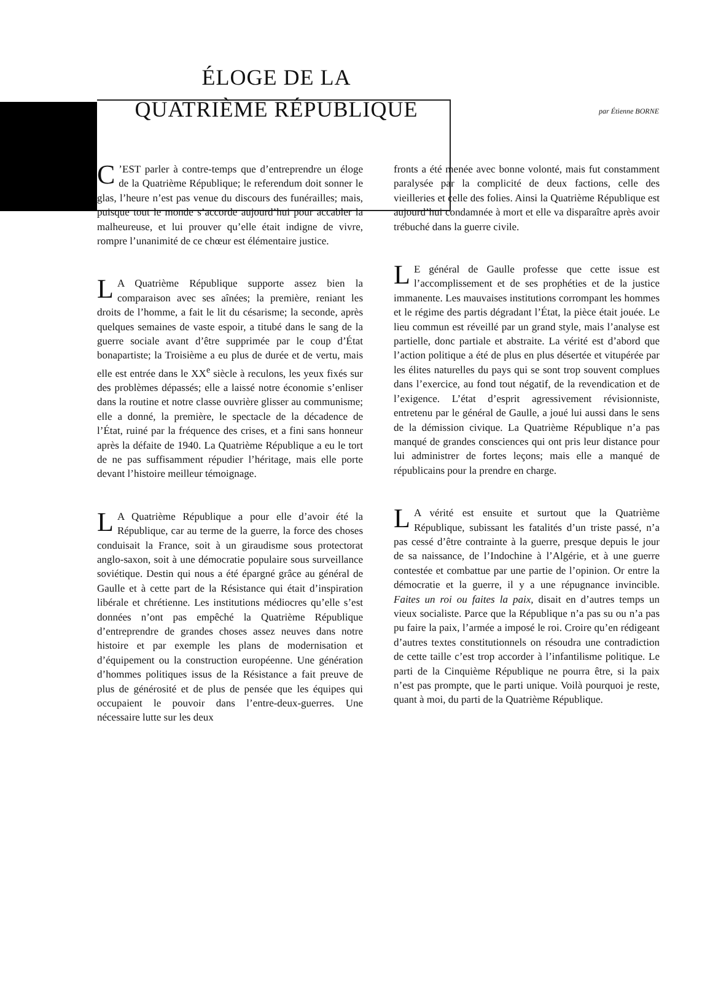ÉLOGE DE LA
QUATRIÈME RÉPUBLIQUE
par Étienne BORNE
C’EST parler à contre-temps que d’entreprendre un éloge de la Quatrième République; le referendum doit sonner le glas, l’heure n’est pas venue du discours des funérailles; mais, puisque tout le monde s’accorde aujourd’hui pour accabler la malheureuse, et lui prouver qu’elle était indigne de vivre, rompre l’unanimité de ce chœur est élémentaire justice.
LA Quatrième République supporte assez bien la comparaison avec ses aînées; la première, reniant les droits de l’homme, a fait le lit du césarisme; la seconde, après quelques semaines de vaste espoir, a titubé dans le sang de la guerre sociale avant d’être supprimée par le coup d’État bonapartiste; la Troisième a eu plus de durée et de vertu, mais elle est entrée dans le XX<sup>e</sup> siècle à reculons, les yeux fixés sur des problèmes dépassés; elle a laissé notre économie s’enliser dans la routine et notre classe ouvrière glisser au communisme; elle a donné, la première, le spectacle de la décadence de l’État, ruiné par la fréquence des crises, et a fini sans honneur après la défaite de 1940. La Quatrième République a eu le tort de ne pas suffisamment répudier l’héritage, mais elle porte devant l’histoire meilleur témoignage.
LA Quatrième République a pour elle d’avoir été la République, car au terme de la guerre, la force des choses conduisait la France, soit à un giraudisme sous protectorat anglo-saxon, soit à une démocratie populaire sous surveillance soviétique. Destin qui nous a été épargné grâce au général de Gaulle et à cette part de la Résistance qui était d’inspiration libérale et chrétienne. Les institutions médiocres qu’elle s’est données n’ont pas empêché la Quatrième République d’entreprendre de grandes choses assez neuves dans notre histoire et par exemple les plans de modernisation et d’équipement ou la construction européenne. Une génération d’hommes politiques issus de la Résistance a fait preuve de plus de générosité et de plus de pensée que les équipes qui occupaient le pouvoir dans l’entre-deux-guerres. Une nécessaire lutte sur les deux
fronts a été menée avec bonne volonté, mais fut constamment paralysée par la complicité de deux factions, celle des vieilleries et celle des folies. Ainsi la Quatrième République est aujourd’hui condamnée à mort et elle va disparaître après avoir trébuché dans la guerre civile.
LE général de Gaulle professe que cette issue est l’accomplissement et de ses prophéties et de la justice immanente. Les mauvaises institutions corrompant les hommes et le régime des partis dégradant l’État, la pièce était jouée. Le lieu commun est réveillé par un grand style, mais l’analyse est partielle, donc partiale et abstraite. La vérité est d’abord que l’action politique a été de plus en plus désertée et vitupérée par les élites naturelles du pays qui se sont trop souvent complues dans l’exercice, au fond tout négatif, de la revendication et de l’exigence. L’état d’esprit agressivement révisionniste, entretenu par le général de Gaulle, a joué lui aussi dans le sens de la démission civique. La Quatrième République n’a pas manqué de grandes consciences qui ont pris leur distance pour lui administrer de fortes leçons; mais elle a manqué de républicains pour la prendre en charge.
LA vérité est ensuite et surtout que la Quatrième République, subissant les fatalités d’un triste passé, n’a pas cessé d’être contrainte à la guerre, presque depuis le jour de sa naissance, de l’Indochine à l’Algérie, et à une guerre contestée et combattue par une partie de l’opinion. Or entre la démocratie et la guerre, il y a une répugnance invincible. Faites un roi ou faites la paix, disait en d’autres temps un vieux socialiste. Parce que la République n’a pas su ou n’a pas pu faire la paix, l’armée a imposé le roi. Croire qu’en rédigeant d’autres textes constitutionnels on résoudra une contradiction de cette taille c’est trop accorder à l’infantilisme politique. Le parti de la Cinquième République ne pourra être, si la paix n’est pas prompte, que le parti unique. Voilà pourquoi je reste, quant à moi, du parti de la Quatrième République.